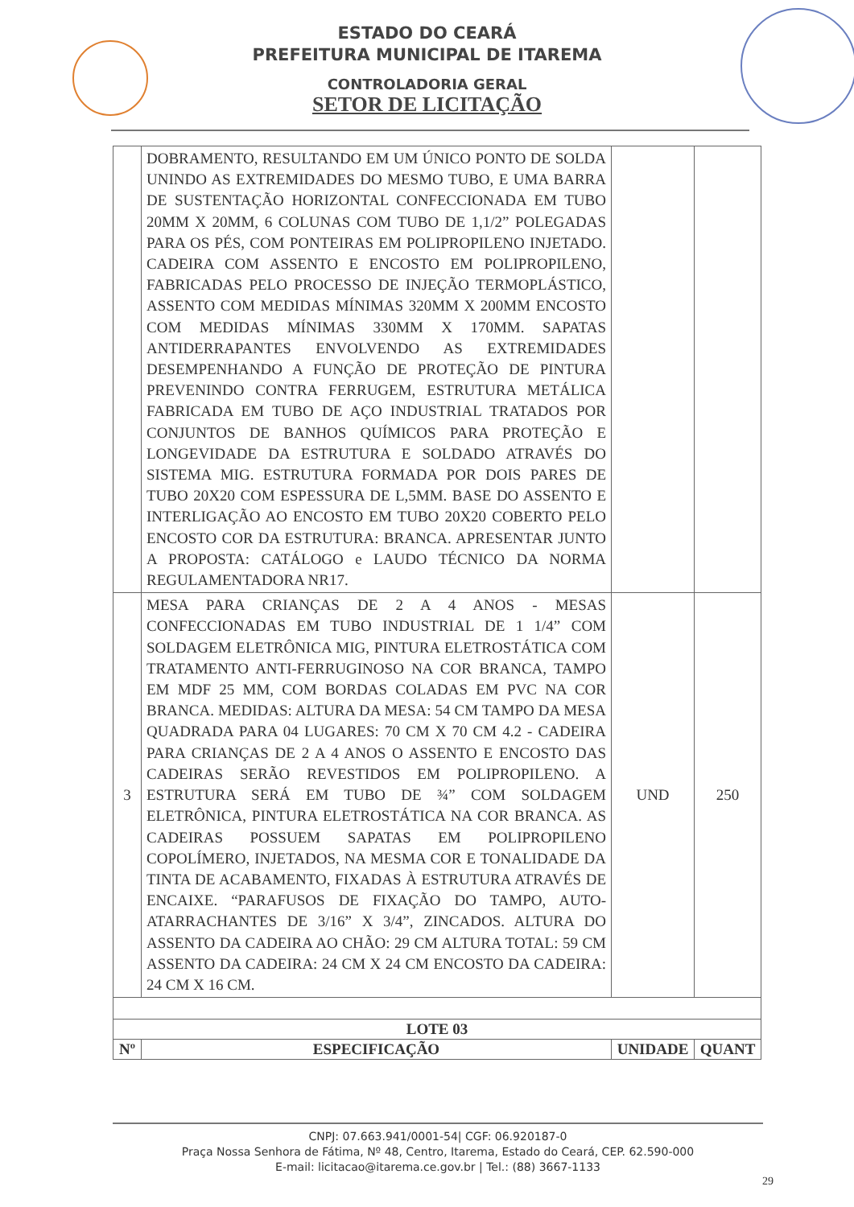ESTADO DO CEARÁ
PREFEITURA MUNICIPAL DE ITAREMA
CONTROLADORIA GERAL
SETOR DE LICITAÇÃO
| | DOBRAMENTO, RESULTANDO EM UM ÚNICO PONTO DE SOLDA UNINDO AS EXTREMIDADES DO MESMO TUBO, E UMA BARRA DE SUSTENTAÇÃO HORIZONTAL CONFECCIONADA EM TUBO 20MM X 20MM, 6 COLUNAS COM TUBO DE 1,1/2” POLEGADAS PARA OS PÉS, COM PONTEIRAS EM POLIPROPILENO INJETADO. CADEIRA COM ASSENTO E ENCOSTO EM POLIPROPILENO, FABRICADAS PELO PROCESSO DE INJEÇÃO TERMOPLÁSTICO, ASSENTO COM MEDIDAS MÍNIMAS 320MM X 200MM ENCOSTO COM MEDIDAS MÍNIMAS 330MM X 170MM. SAPATAS ANTIDERRAPANTES ENVOLVENDO AS EXTREMIDADES DESEMPENHANDO A FUNÇÃO DE PROTEÇÃO DE PINTURA PREVENINDO CONTRA FERRUGEM, ESTRUTURA METÁLICA FABRICADA EM TUBO DE AÇO INDUSTRIAL TRATADOS POR CONJUNTOS DE BANHOS QUÍMICOS PARA PROTEÇÃO E LONGEVIDADE DA ESTRUTURA E SOLDADO ATRAVÉS DO SISTEMA MIG. ESTRUTURA FORMADA POR DOIS PARES DE TUBO 20X20 COM ESPESSURA DE L,5MM. BASE DO ASSENTO E INTERLIGAÇÃO AO ENCOSTO EM TUBO 20X20 COBERTO PELO ENCOSTO COR DA ESTRUTURA: BRANCA. APRESENTAR JUNTO A PROPOSTA: CATÁLOGO e LAUDO TÉCNICO DA NORMA REGULAMENTADORA NR17. | | |
| 3 | MESA PARA CRIANÇAS DE 2 A 4 ANOS - MESAS CONFECCIONADAS EM TUBO INDUSTRIAL DE 1 1/4” COM SOLDAGEM ELETRÔNICA MIG, PINTURA ELETROSTÁTICA COM TRATAMENTO ANTI-FERRUGINOSO NA COR BRANCA, TAMPO EM MDF 25 MM, COM BORDAS COLADAS EM PVC NA COR BRANCA. MEDIDAS: ALTURA DA MESA: 54 CM TAMPO DA MESA QUADRADA PARA 04 LUGARES: 70 CM X 70 CM 4.2 - CADEIRA PARA CRIANÇAS DE 2 A 4 ANOS O ASSENTO E ENCOSTO DAS CADEIRAS SERÃO REVESTIDOS EM POLIPROPILENO. A ESTRUTURA SERÁ EM TUBO DE ¾” COM SOLDAGEM ELETRÔNICA, PINTURA ELETROSTÁTICA NA COR BRANCA. AS CADEIRAS POSSUEM SAPATAS EM POLIPROPILENO COPOLÍMERO, INJETADOS, NA MESMA COR E TONALIDADE DA TINTA DE ACABAMENTO, FIXADAS À ESTRUTURA ATRAVÉS DE ENCAIXE. “PARAFUSOS DE FIXAÇÃO DO TAMPO, AUTO-ATARRACHANTES DE 3/16” X 3/4”, ZINCADOS. ALTURA DO ASSENTO DA CADEIRA AO CHÃO: 29 CM ALTURA TOTAL: 59 CM ASSENTO DA CADEIRA: 24 CM X 24 CM ENCOSTO DA CADEIRA: 24 CM X 16 CM. | UND | 250 |
| LOTE 03 | | | |
| Nº | ESPECIFICAÇÃO | UNIDADE | QUANT |
CNPJ: 07.663.941/0001-54| CGF: 06.920187-0
Praça Nossa Senhora de Fátima, Nº 48, Centro, Itarema, Estado do Ceará, CEP. 62.590-000
E-mail: licitacao@itarema.ce.gov.br | Tel.: (88) 3667-1133
29